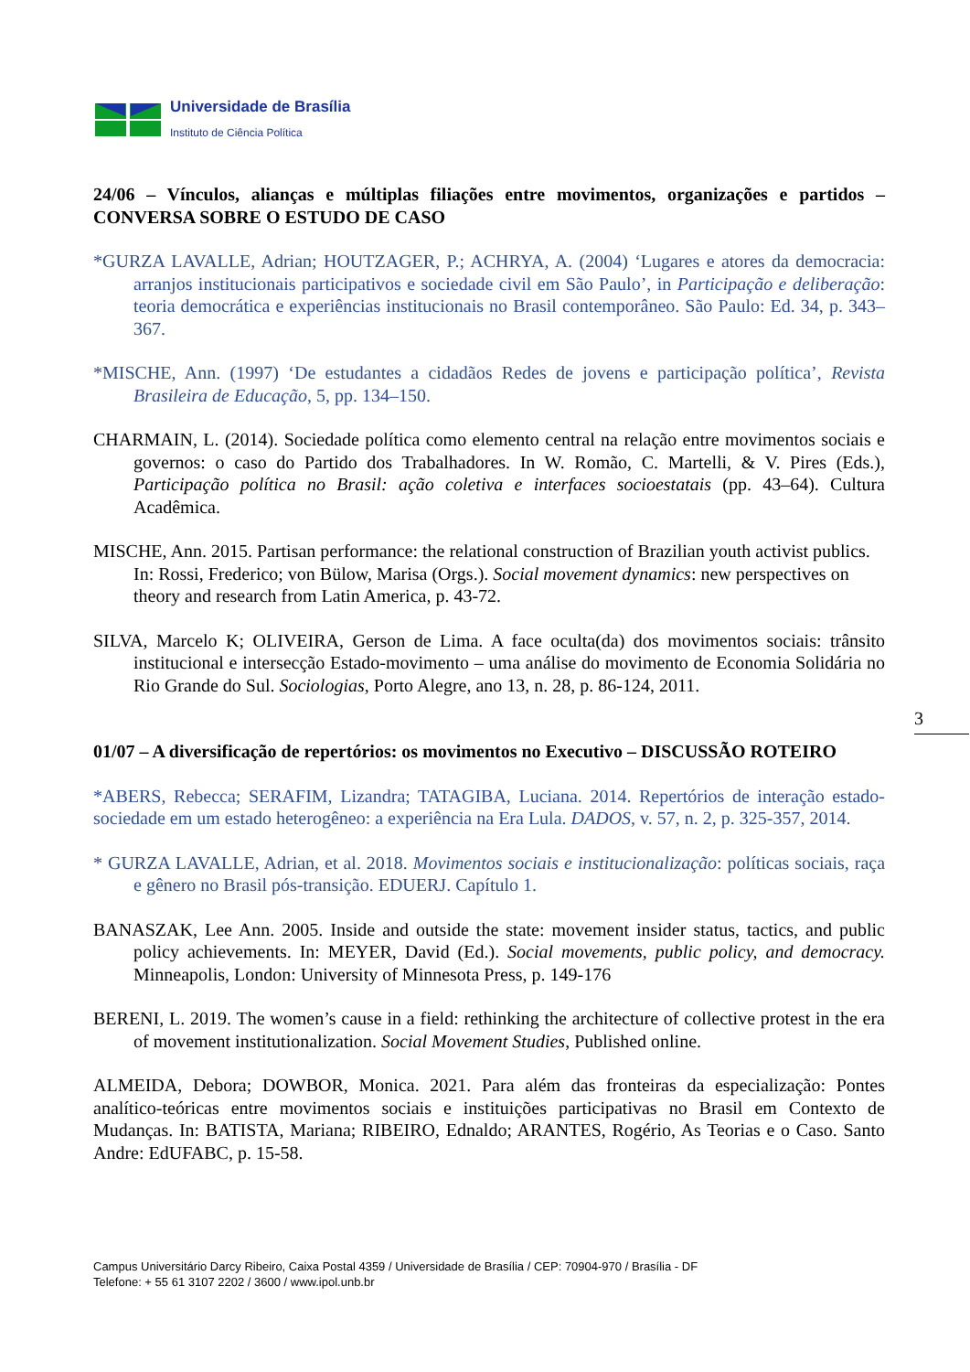Universidade de Brasília
Instituto de Ciência Política
24/06 – Vínculos, alianças e múltiplas filiações entre movimentos, organizações e partidos – CONVERSA SOBRE O ESTUDO DE CASO
*GURZA LAVALLE, Adrian; HOUTZAGER, P.; ACHRYA, A. (2004) ‘Lugares e atores da democracia: arranjos institucionais participativos e sociedade civil em São Paulo’, in Participação e deliberação: teoria democrática e experiências institucionais no Brasil contemporâneo. São Paulo: Ed. 34, p. 343–367.
*MISCHE, Ann. (1997) ‘De estudantes a cidadãos Redes de jovens e participação política’, Revista Brasileira de Educação, 5, pp. 134–150.
CHARMAIN, L. (2014). Sociedade política como elemento central na relação entre movimentos sociais e governos: o caso do Partido dos Trabalhadores. In W. Romão, C. Martelli, & V. Pires (Eds.), Participação política no Brasil: ação coletiva e interfaces socioestatais (pp. 43–64). Cultura Acadêmica.
MISCHE, Ann. 2015. Partisan performance: the relational construction of Brazilian youth activist publics. In: Rossi, Frederico; von Bülow, Marisa (Orgs.). Social movement dynamics: new perspectives on theory and research from Latin America, p. 43-72.
SILVA, Marcelo K; OLIVEIRA, Gerson de Lima. A face oculta(da) dos movimentos sociais: trânsito institucional e intersecção Estado-movimento – uma análise do movimento de Economia Solidária no Rio Grande do Sul. Sociologias, Porto Alegre, ano 13, n. 28, p. 86-124, 2011.
01/07 – A diversificação de repertórios: os movimentos no Executivo – DISCUSSÃO ROTEIRO
*ABERS, Rebecca; SERAFIM, Lizandra; TATAGIBA, Luciana. 2014. Repertórios de interação estado-sociedade em um estado heterogêneo: a experiência na Era Lula. DADOS, v. 57, n. 2, p. 325-357, 2014.
* GURZA LAVALLE, Adrian, et al. 2018. Movimentos sociais e institucionalização: políticas sociais, raça e gênero no Brasil pós-transição. EDUERJ. Capítulo 1.
BANASZAK, Lee Ann. 2005. Inside and outside the state: movement insider status, tactics, and public policy achievements. In: MEYER, David (Ed.). Social movements, public policy, and democracy. Minneapolis, London: University of Minnesota Press, p. 149-176
BERENI, L. 2019. The women’s cause in a field: rethinking the architecture of collective protest in the era of movement institutionalization. Social Movement Studies, Published online.
ALMEIDA, Debora; DOWBOR, Monica. 2021. Para além das fronteiras da especialização: Pontes analítico-teóricas entre movimentos sociais e instituições participativas no Brasil em Contexto de Mudanças. In: BATISTA, Mariana; RIBEIRO, Ednaldo; ARANTES, Rogério, As Teorias e o Caso. Santo Andre: EdUFABC, p. 15-58.
3
Campus Universitário Darcy Ribeiro, Caixa Postal 4359 / Universidade de Brasília / CEP: 70904-970 / Brasília - DF
Telefone: + 55 61 3107 2202 / 3600 / www.ipol.unb.br